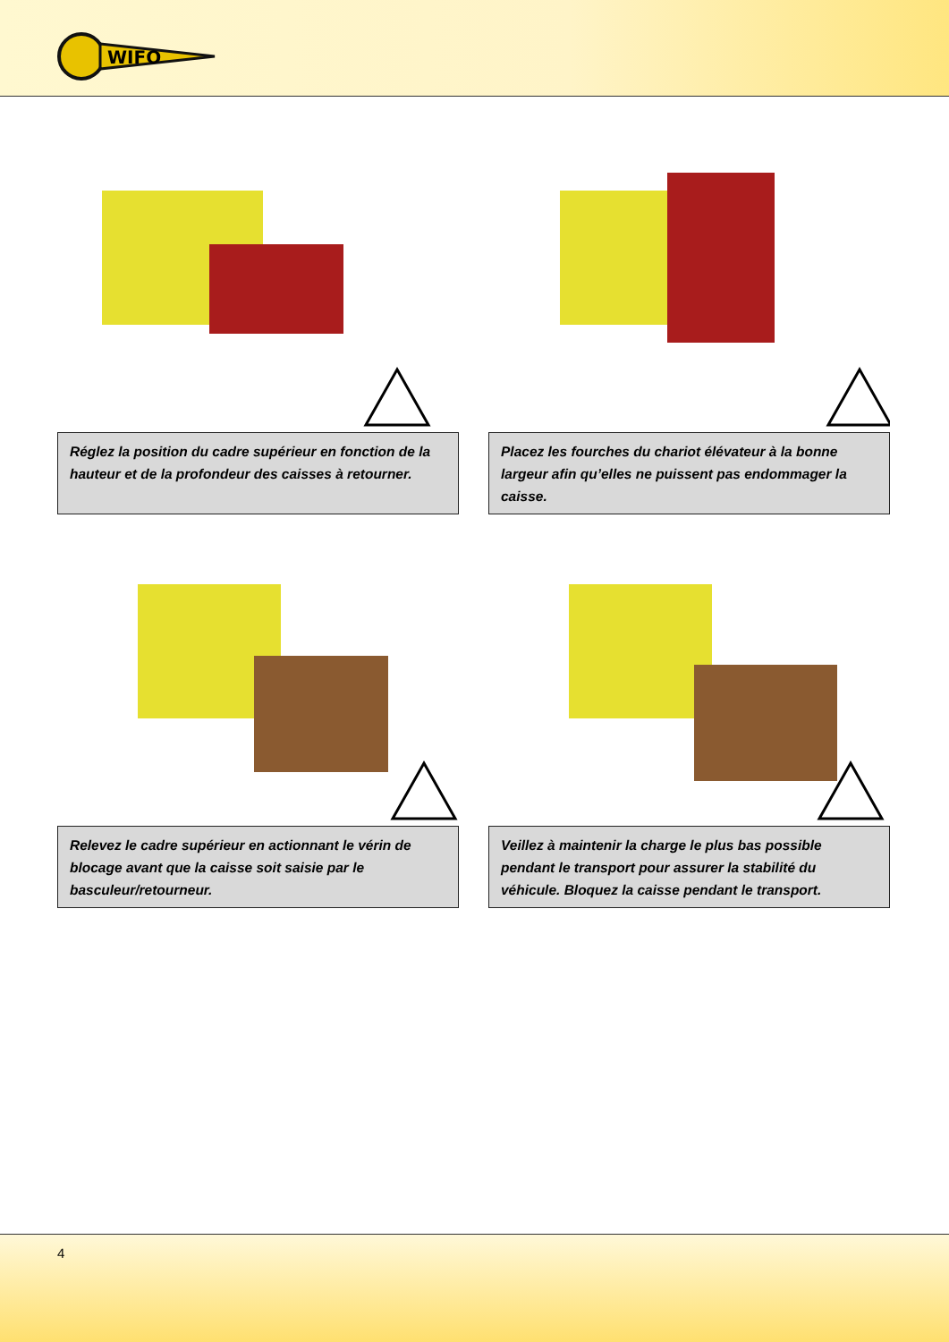WIFO
Réglez la position du cadre supérieur en fonction de la hauteur et de la profondeur des caisses à retourner.
Placez les fourches du chariot élévateur à la bonne largeur afin qu’elles ne puissent pas endommager la caisse.
Relevez le cadre supérieur en actionnant le vérin de blocage avant que la caisse soit saisie par le basculeur/retourneur.
Veillez à maintenir la charge le plus bas possible pendant le transport pour assurer la stabilité du véhicule. Bloquez la caisse pendant le transport.
4